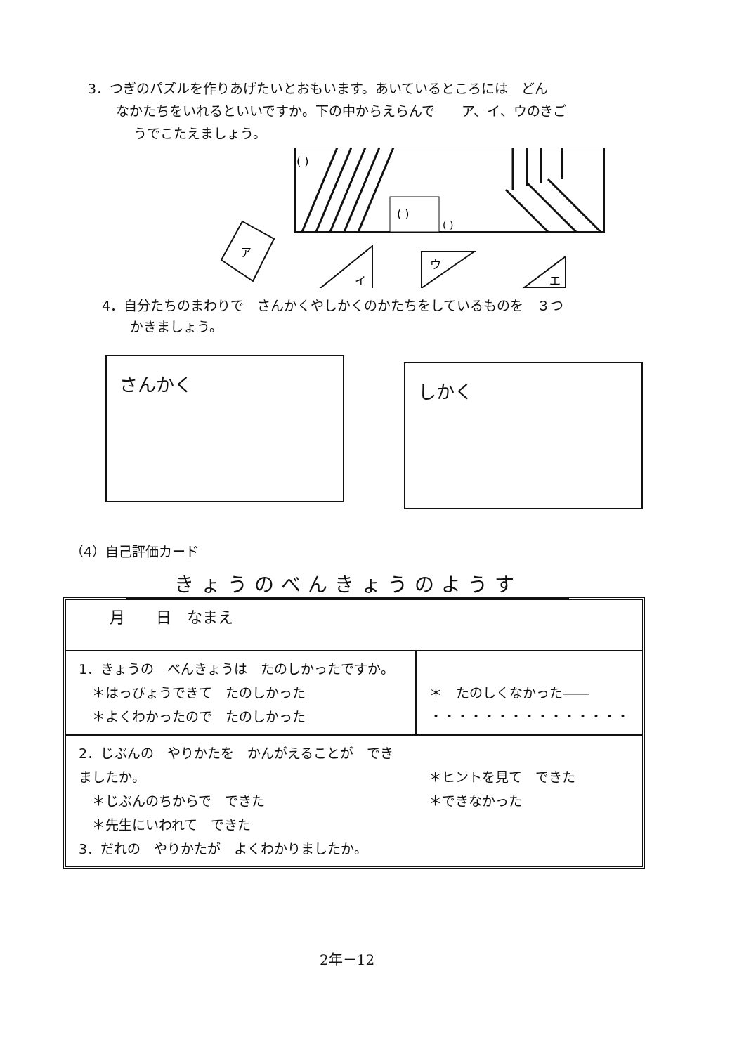3．つぎのパズルを作りあげたいとおもいます。あいているところには　どん
なかたちをいれるといいですか。下の中からえらんで　　ア、イ、ウのきご
うでこたえましょう。
( )
( )
( )
ア
イ
ウ
エ
4．自分たちのまわりで　さんかくやしかくのかたちをしているものを　３つ
かきましょう。
さんかく しかく
（4）自己評価カード
きょうのべんきょうのようす
| 月 日 なまえ | |
| 1．きょうの べんきょうは たのしかったですか。 ＊はっぴょうできて たのしかった ＊よくわかったので たのしかった | ＊ たのしくなかった―― ・・・・・・・・・・・・・・・ |
| 2．じぶんの やりかたを かんがえることが できましたか。 ＊じぶんのちからで できた ＊先生にいわれて できた 3．だれの やりかたが よくわかりましたか。 | ＊ヒントを見て できた ＊できなかった |
2年－12